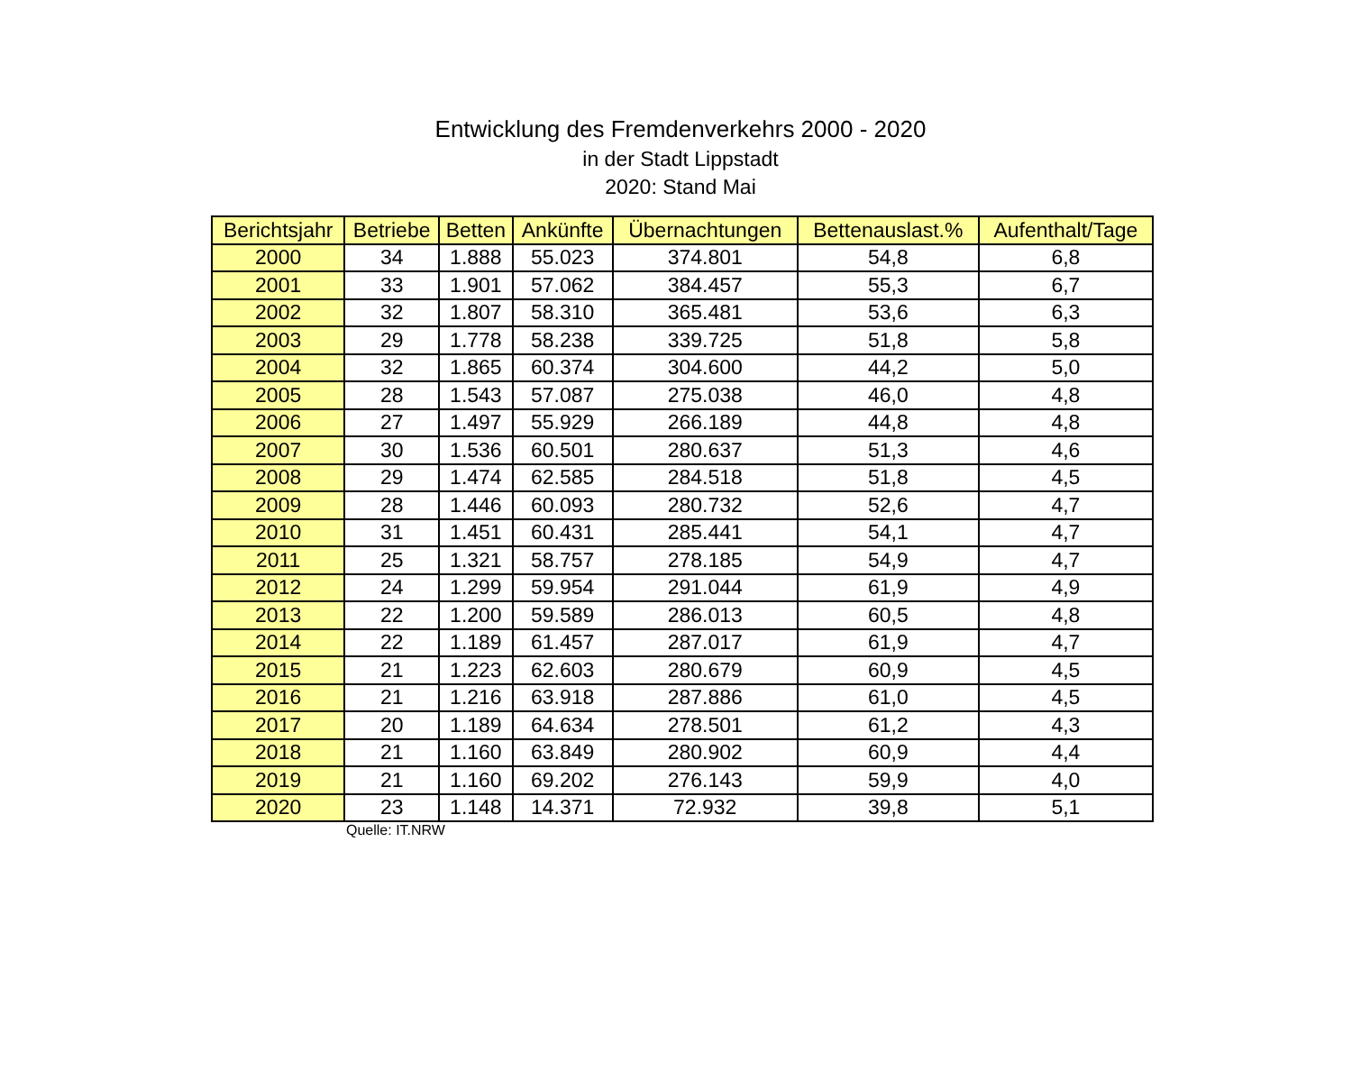Entwicklung des Fremdenverkehrs 2000 - 2020
in der Stadt Lippstadt
2020: Stand Mai
| Berichtsjahr | Betriebe | Betten | Ankünfte | Übernachtungen | Bettenauslast.% | Aufenthalt/Tage |
| --- | --- | --- | --- | --- | --- | --- |
| 2000 | 34 | 1.888 | 55.023 | 374.801 | 54,8 | 6,8 |
| 2001 | 33 | 1.901 | 57.062 | 384.457 | 55,3 | 6,7 |
| 2002 | 32 | 1.807 | 58.310 | 365.481 | 53,6 | 6,3 |
| 2003 | 29 | 1.778 | 58.238 | 339.725 | 51,8 | 5,8 |
| 2004 | 32 | 1.865 | 60.374 | 304.600 | 44,2 | 5,0 |
| 2005 | 28 | 1.543 | 57.087 | 275.038 | 46,0 | 4,8 |
| 2006 | 27 | 1.497 | 55.929 | 266.189 | 44,8 | 4,8 |
| 2007 | 30 | 1.536 | 60.501 | 280.637 | 51,3 | 4,6 |
| 2008 | 29 | 1.474 | 62.585 | 284.518 | 51,8 | 4,5 |
| 2009 | 28 | 1.446 | 60.093 | 280.732 | 52,6 | 4,7 |
| 2010 | 31 | 1.451 | 60.431 | 285.441 | 54,1 | 4,7 |
| 2011 | 25 | 1.321 | 58.757 | 278.185 | 54,9 | 4,7 |
| 2012 | 24 | 1.299 | 59.954 | 291.044 | 61,9 | 4,9 |
| 2013 | 22 | 1.200 | 59.589 | 286.013 | 60,5 | 4,8 |
| 2014 | 22 | 1.189 | 61.457 | 287.017 | 61,9 | 4,7 |
| 2015 | 21 | 1.223 | 62.603 | 280.679 | 60,9 | 4,5 |
| 2016 | 21 | 1.216 | 63.918 | 287.886 | 61,0 | 4,5 |
| 2017 | 20 | 1.189 | 64.634 | 278.501 | 61,2 | 4,3 |
| 2018 | 21 | 1.160 | 63.849 | 280.902 | 60,9 | 4,4 |
| 2019 | 21 | 1.160 | 69.202 | 276.143 | 59,9 | 4,0 |
| 2020 | 23 | 1.148 | 14.371 | 72.932 | 39,8 | 5,1 |
Quelle: IT.NRW